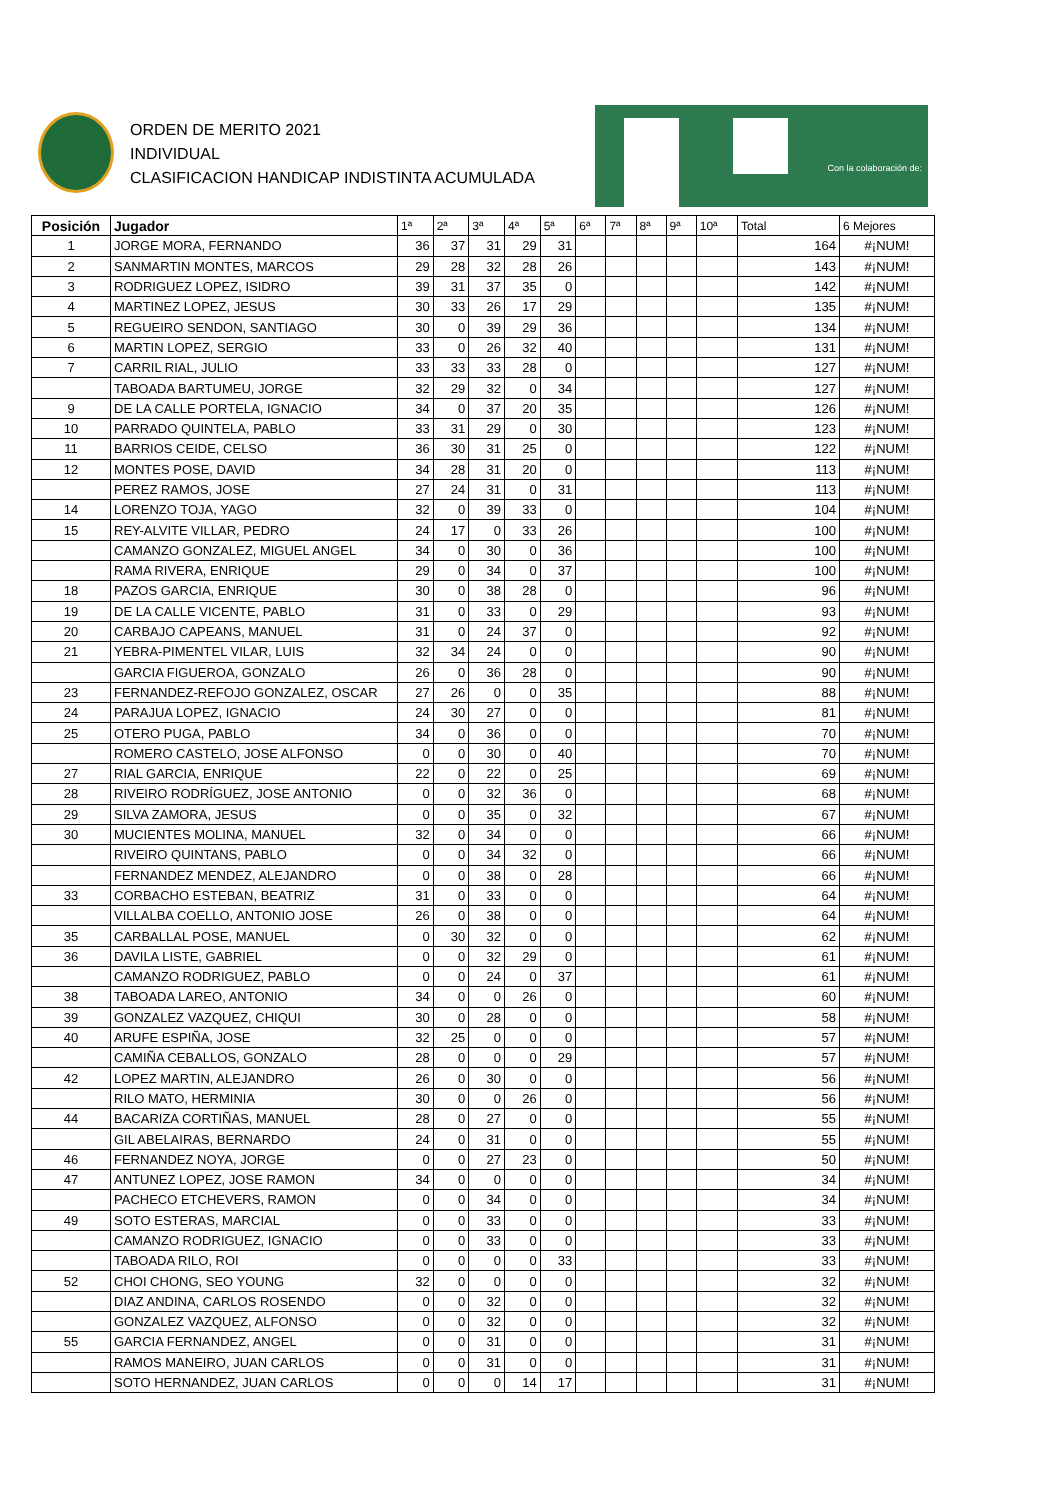ORDEN DE MERITO 2021
INDIVIDUAL
CLASIFICACION HANDICAP INDISTINTA ACUMULADA
Con la colaboración de:
| Posición | Jugador | 1ª | 2ª | 3ª | 4ª | 5ª | 6ª | 7ª | 8ª | 9ª | 10ª | Total | 6 Mejores |
| --- | --- | --- | --- | --- | --- | --- | --- | --- | --- | --- | --- | --- | --- |
| 1 | JORGE MORA, FERNANDO | 36 | 37 | 31 | 29 | 31 | | | | | | 164 | #¡NUM! |
| 2 | SANMARTIN MONTES, MARCOS | 29 | 28 | 32 | 28 | 26 | | | | | | 143 | #¡NUM! |
| 3 | RODRIGUEZ LOPEZ, ISIDRO | 39 | 31 | 37 | 35 | 0 | | | | | | 142 | #¡NUM! |
| 4 | MARTINEZ LOPEZ, JESUS | 30 | 33 | 26 | 17 | 29 | | | | | | 135 | #¡NUM! |
| 5 | REGUEIRO SENDON, SANTIAGO | 30 | 0 | 39 | 29 | 36 | | | | | | 134 | #¡NUM! |
| 6 | MARTIN LOPEZ, SERGIO | 33 | 0 | 26 | 32 | 40 | | | | | | 131 | #¡NUM! |
| 7 | CARRIL RIAL, JULIO | 33 | 33 | 33 | 28 | 0 | | | | | | 127 | #¡NUM! |
| | TABOADA BARTUMEU, JORGE | 32 | 29 | 32 | 0 | 34 | | | | | | 127 | #¡NUM! |
| 9 | DE LA CALLE PORTELA, IGNACIO | 34 | 0 | 37 | 20 | 35 | | | | | | 126 | #¡NUM! |
| 10 | PARRADO QUINTELA, PABLO | 33 | 31 | 29 | 0 | 30 | | | | | | 123 | #¡NUM! |
| 11 | BARRIOS CEIDE, CELSO | 36 | 30 | 31 | 25 | 0 | | | | | | 122 | #¡NUM! |
| 12 | MONTES POSE, DAVID | 34 | 28 | 31 | 20 | 0 | | | | | | 113 | #¡NUM! |
| | PEREZ RAMOS, JOSE | 27 | 24 | 31 | 0 | 31 | | | | | | 113 | #¡NUM! |
| 14 | LORENZO TOJA, YAGO | 32 | 0 | 39 | 33 | 0 | | | | | | 104 | #¡NUM! |
| 15 | REY-ALVITE VILLAR, PEDRO | 24 | 17 | 0 | 33 | 26 | | | | | | 100 | #¡NUM! |
| | CAMANZO GONZALEZ, MIGUEL ANGEL | 34 | 0 | 30 | 0 | 36 | | | | | | 100 | #¡NUM! |
| | RAMA RIVERA, ENRIQUE | 29 | 0 | 34 | 0 | 37 | | | | | | 100 | #¡NUM! |
| 18 | PAZOS GARCIA, ENRIQUE | 30 | 0 | 38 | 28 | 0 | | | | | | 96 | #¡NUM! |
| 19 | DE LA CALLE VICENTE, PABLO | 31 | 0 | 33 | 0 | 29 | | | | | | 93 | #¡NUM! |
| 20 | CARBAJO CAPEANS, MANUEL | 31 | 0 | 24 | 37 | 0 | | | | | | 92 | #¡NUM! |
| 21 | YEBRA-PIMENTEL VILAR, LUIS | 32 | 34 | 24 | 0 | 0 | | | | | | 90 | #¡NUM! |
| | GARCIA FIGUEROA, GONZALO | 26 | 0 | 36 | 28 | 0 | | | | | | 90 | #¡NUM! |
| 23 | FERNANDEZ-REFOJO GONZALEZ, OSCAR | 27 | 26 | 0 | 0 | 35 | | | | | | 88 | #¡NUM! |
| 24 | PARAJUA LOPEZ, IGNACIO | 24 | 30 | 27 | 0 | 0 | | | | | | 81 | #¡NUM! |
| 25 | OTERO PUGA, PABLO | 34 | 0 | 36 | 0 | 0 | | | | | | 70 | #¡NUM! |
| | ROMERO CASTELO, JOSE ALFONSO | 0 | 0 | 30 | 0 | 40 | | | | | | 70 | #¡NUM! |
| 27 | RIAL GARCIA, ENRIQUE | 22 | 0 | 22 | 0 | 25 | | | | | | 69 | #¡NUM! |
| 28 | RIVEIRO RODRÍGUEZ, JOSE ANTONIO | 0 | 0 | 32 | 36 | 0 | | | | | | 68 | #¡NUM! |
| 29 | SILVA ZAMORA, JESUS | 0 | 0 | 35 | 0 | 32 | | | | | | 67 | #¡NUM! |
| 30 | MUCIENTES MOLINA, MANUEL | 32 | 0 | 34 | 0 | 0 | | | | | | 66 | #¡NUM! |
| | RIVEIRO QUINTANS, PABLO | 0 | 0 | 34 | 32 | 0 | | | | | | 66 | #¡NUM! |
| | FERNANDEZ MENDEZ, ALEJANDRO | 0 | 0 | 38 | 0 | 28 | | | | | | 66 | #¡NUM! |
| 33 | CORBACHO ESTEBAN, BEATRIZ | 31 | 0 | 33 | 0 | 0 | | | | | | 64 | #¡NUM! |
| | VILLALBA COELLO, ANTONIO JOSE | 26 | 0 | 38 | 0 | 0 | | | | | | 64 | #¡NUM! |
| 35 | CARBALLAL POSE, MANUEL | 0 | 30 | 32 | 0 | 0 | | | | | | 62 | #¡NUM! |
| 36 | DAVILA LISTE, GABRIEL | 0 | 0 | 32 | 29 | 0 | | | | | | 61 | #¡NUM! |
| | CAMANZO RODRIGUEZ, PABLO | 0 | 0 | 24 | 0 | 37 | | | | | | 61 | #¡NUM! |
| 38 | TABOADA LAREO, ANTONIO | 34 | 0 | 0 | 26 | 0 | | | | | | 60 | #¡NUM! |
| 39 | GONZALEZ VAZQUEZ, CHIQUI | 30 | 0 | 28 | 0 | 0 | | | | | | 58 | #¡NUM! |
| 40 | ARUFE ESPIÑA, JOSE | 32 | 25 | 0 | 0 | 0 | | | | | | 57 | #¡NUM! |
| | CAMIÑA CEBALLOS, GONZALO | 28 | 0 | 0 | 0 | 29 | | | | | | 57 | #¡NUM! |
| 42 | LOPEZ MARTIN, ALEJANDRO | 26 | 0 | 30 | 0 | 0 | | | | | | 56 | #¡NUM! |
| | RILO MATO, HERMINIA | 30 | 0 | 0 | 26 | 0 | | | | | | 56 | #¡NUM! |
| 44 | BACARIZA CORTIÑAS, MANUEL | 28 | 0 | 27 | 0 | 0 | | | | | | 55 | #¡NUM! |
| | GIL ABELAIRAS, BERNARDO | 24 | 0 | 31 | 0 | 0 | | | | | | 55 | #¡NUM! |
| 46 | FERNANDEZ NOYA, JORGE | 0 | 0 | 27 | 23 | 0 | | | | | | 50 | #¡NUM! |
| 47 | ANTUNEZ LOPEZ, JOSE RAMON | 34 | 0 | 0 | 0 | 0 | | | | | | 34 | #¡NUM! |
| | PACHECO ETCHEVERS, RAMON | 0 | 0 | 34 | 0 | 0 | | | | | | 34 | #¡NUM! |
| 49 | SOTO ESTERAS, MARCIAL | 0 | 0 | 33 | 0 | 0 | | | | | | 33 | #¡NUM! |
| | CAMANZO RODRIGUEZ, IGNACIO | 0 | 0 | 33 | 0 | 0 | | | | | | 33 | #¡NUM! |
| | TABOADA RILO, ROI | 0 | 0 | 0 | 0 | 33 | | | | | | 33 | #¡NUM! |
| 52 | CHOI CHONG, SEO YOUNG | 32 | 0 | 0 | 0 | 0 | | | | | | 32 | #¡NUM! |
| | DIAZ ANDINA, CARLOS ROSENDO | 0 | 0 | 32 | 0 | 0 | | | | | | 32 | #¡NUM! |
| | GONZALEZ VAZQUEZ, ALFONSO | 0 | 0 | 32 | 0 | 0 | | | | | | 32 | #¡NUM! |
| 55 | GARCIA FERNANDEZ, ANGEL | 0 | 0 | 31 | 0 | 0 | | | | | | 31 | #¡NUM! |
| | RAMOS MANEIRO, JUAN CARLOS | 0 | 0 | 31 | 0 | 0 | | | | | | 31 | #¡NUM! |
| | SOTO HERNANDEZ, JUAN CARLOS | 0 | 0 | 0 | 14 | 17 | | | | | | 31 | #¡NUM! |